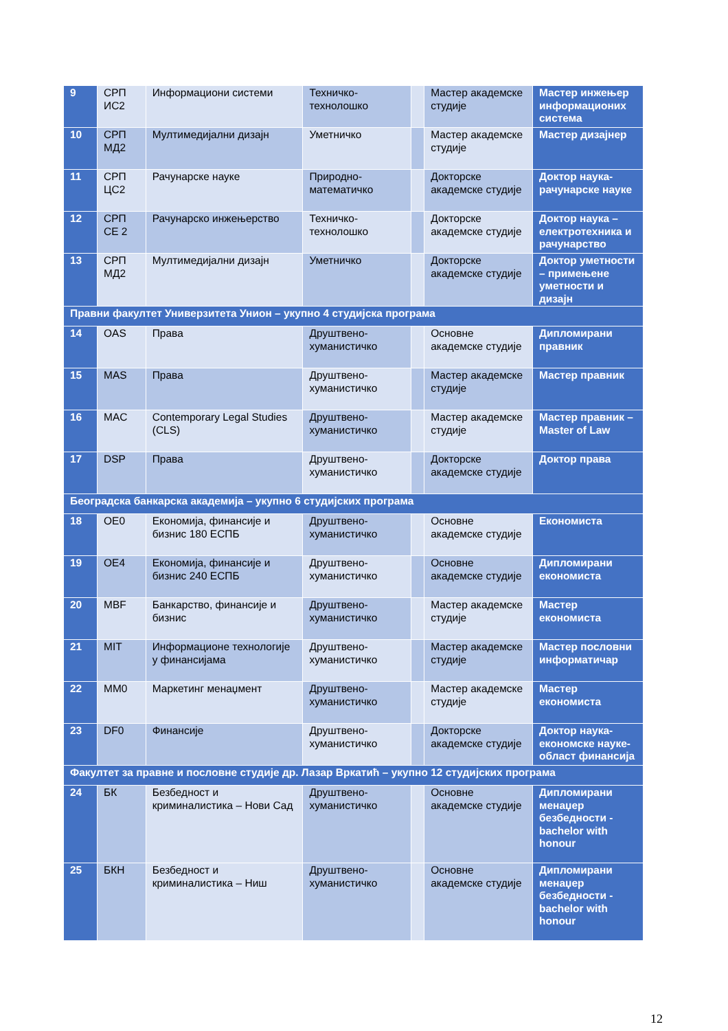| 9 | СРП ИС2 | Информациони системи | Техничко-технолошко | | Мастер академске студије | Мастер инжењер информационих система |
| 10 | СРП МД2 | Мултимедијални дизајн | Уметничко | | Мастер академске студије | Мастер дизајнер |
| 11 | СРП ЦС2 | Рачунарске науке | Природно-математичко | | Докторске академске студије | Доктор наука-рачунарске науке |
| 12 | СРП СЕ 2 | Рачунарско инжењерство | Техничко-технолошко | | Докторске академске студије | Доктор наука – електротехника и рачунарство |
| 13 | СРП МД2 | Мултимедијални дизајн | Уметничко | | Докторске академске студије | Доктор уметности – примењене уметности и дизајн |
| Правни факултет Универзитета Унион – укупно 4 студијска програма | | | | | | |
| 14 | OAS | Права | Друштвено-хуманистичко | | Основне академске студије | Дипломирани правник |
| 15 | MAS | Права | Друштвено-хуманистичко | | Мастер академске студије | Мастер правник |
| 16 | MAC | Contemporary Legal Studies (CLS) | Друштвено-хуманистичко | | Мастер академске студије | Мастер правник – Master of Law |
| 17 | DSP | Права | Друштвено-хуманистичко | | Докторске академске студије | Доктор права |
| Београдска банкарска академија – укупно 6 студијских програма | | | | | | |
| 18 | OE0 | Економија, финансије и бизнис 180 ЕСПБ | Друштвено-хуманистичко | | Основне академске студије | Економиста |
| 19 | OE4 | Економија, финансије и бизнис 240 ЕСПБ | Друштвено-хуманистичко | | Основне академске студије | Дипломирани економиста |
| 20 | MBF | Банкарство, финансије и бизнис | Друштвено-хуманистичко | | Мастер академске студије | Мастер економиста |
| 21 | MIT | Информационе технологије у финансијама | Друштвено-хуманистичко | | Мастер академске студије | Мастер пословни информатичар |
| 22 | MM0 | Маркетинг менаџмент | Друштвено-хуманистичко | | Мастер академске студије | Мастер економиста |
| 23 | DF0 | Финансије | Друштвено-хуманистичко | | Докторске академске студије | Доктор наука-економске науке-област финансија |
| Факултет за правне и пословне студије др. Лазар Вркатић – укупно 12 студијских програма | | | | | | |
| 24 | БК | Безбедност и криминалистика – Нови Сад | Друштвено-хуманистичко | | Основне академске студије | Дипломирани менаџер безбедности - bachelor with honour |
| 25 | БКН | Безбедност и криминалистика – Ниш | Друштвено-хуманистичко | | Основне академске студије | Дипломирани менаџер безбедности - bachelor with honour |
12